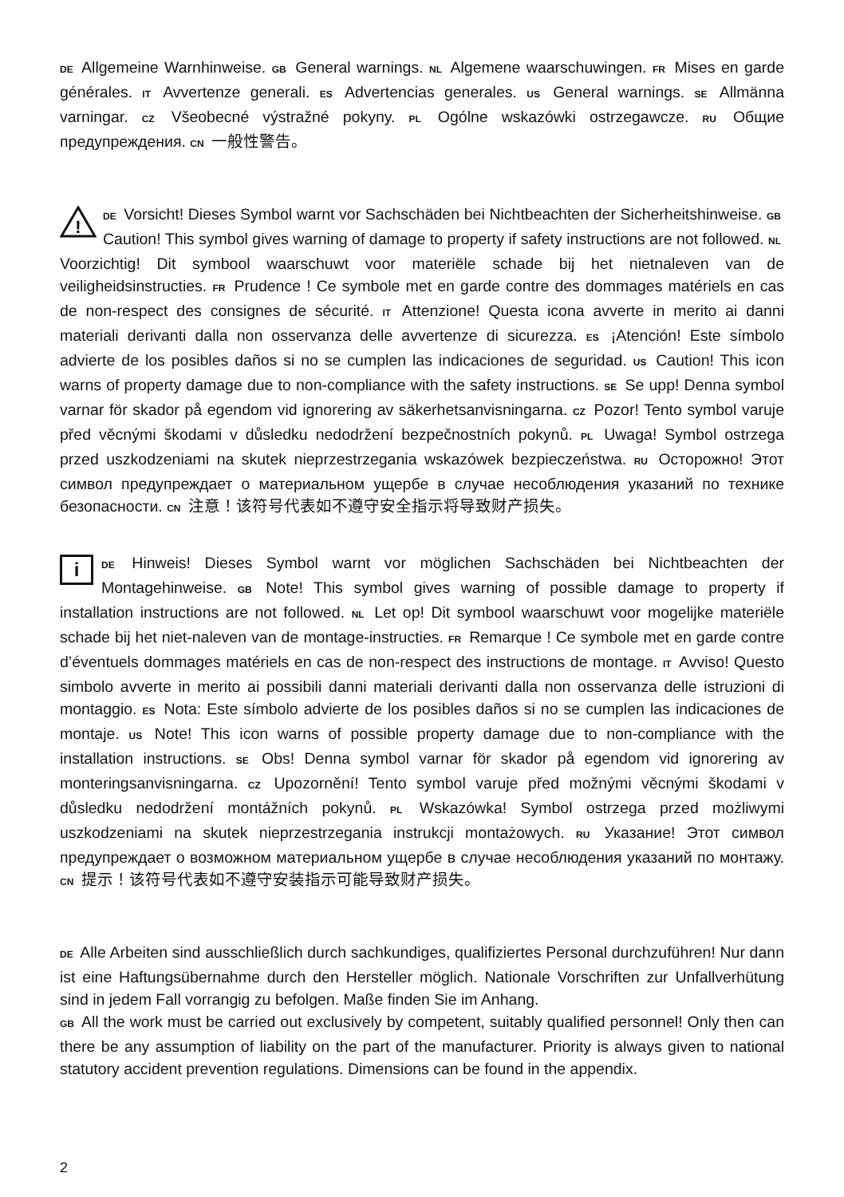DE Allgemeine Warnhinweise. GB General warnings. NL Algemene waarschuwingen. FR Mises en garde générales. IT Avvertenze generali. ES Advertencias generales. US General warnings. SE Allmänna varningar. CZ Všeobecné výstražné pokyny. PL Ogólne wskazówki ostrzegawcze. RU Общие предупреждения. CN 一般性警告。
!
DE Vorsicht! Dieses Symbol warnt vor Sachschäden bei Nichtbeachten der Sicherheitshinweise. GB Caution! This symbol gives warning of damage to property if safety instructions are not followed. NL Voorzichtig! Dit symbool waarschuwt voor materiële schade bij het nietnaleven van de veiligheidsinstructies. FR Prudence ! Ce symbole met en garde contre des dommages matériels en cas de non-respect des consignes de sécurité. IT Attenzione! Questa icona avverte in merito ai danni materiali derivanti dalla non osservanza delle avvertenze di sicurezza. ES ¡Atención! Este símbolo advierte de los posibles daños si no se cumplen las indicaciones de seguridad. US Caution! This icon warns of property damage due to non-compliance with the safety instructions. SE Se upp! Denna symbol varnar för skador på egendom vid ignorering av säkerhetsanvisningarna. CZ Pozor! Tento symbol varuje před věcnými škodami v důsledku nedodržení bezpečnostních pokynů. PL Uwaga! Symbol ostrzega przed uszkodzeniami na skutek nieprzestrzegania wskazówek bezpieczeństwa. RU Осторожно! Этот символ предупреждает о материальном ущербе в случае несоблюдения указаний по технике безопасности. CN 注意！该符号代表如不遵守安全指示将导致财产损失。
iDE Hinweis! Dieses Symbol warnt vor möglichen Sachschäden bei Nichtbeachten der Montagehinweise. GB Note! This symbol gives warning of possible damage to property if installation instructions are not followed. NL Let op! Dit symbool waarschuwt voor mogelijke materiële schade bij het niet-naleven van de montage-instructies. FR Remarque ! Ce symbole met en garde contre d’éventuels dommages matériels en cas de non-respect des instructions de montage. IT Avviso! Questo simbolo avverte in merito ai possibili danni materiali derivanti dalla non osservanza delle istruzioni di montaggio. ES Nota: Este símbolo advierte de los posibles daños si no se cumplen las indicaciones de montaje. US Note! This icon warns of possible property damage due to non-compliance with the installation instructions. SE Obs! Denna symbol varnar för skador på egendom vid ignorering av monteringsanvisningarna. CZ Upozornění! Tento symbol varuje před možnými věcnými škodami v důsledku nedodržení montážních pokynů. PL Wskazówka! Symbol ostrzega przed możliwymi uszkodzeniami na skutek nieprzestrzegania instrukcji montażowych. RU Указание! Этот символ предупреждает о возможном материальном ущербе в случае несоблюдения указаний по монтажу. CN 提示！该符号代表如不遵守安装指示可能导致财产损失。
DE Alle Arbeiten sind ausschließlich durch sachkundiges, qualifiziertes Personal durchzuführen! Nur dann ist eine Haftungsübernahme durch den Hersteller möglich. Nationale Vorschriften zur Unfallverhütung sind in jedem Fall vorrangig zu befolgen. Maße finden Sie im Anhang.
GB All the work must be carried out exclusively by competent, suitably qualified personnel! Only then can there be any assumption of liability on the part of the manufacturer. Priority is always given to national statutory accident prevention regulations. Dimensions can be found in the appendix.
2